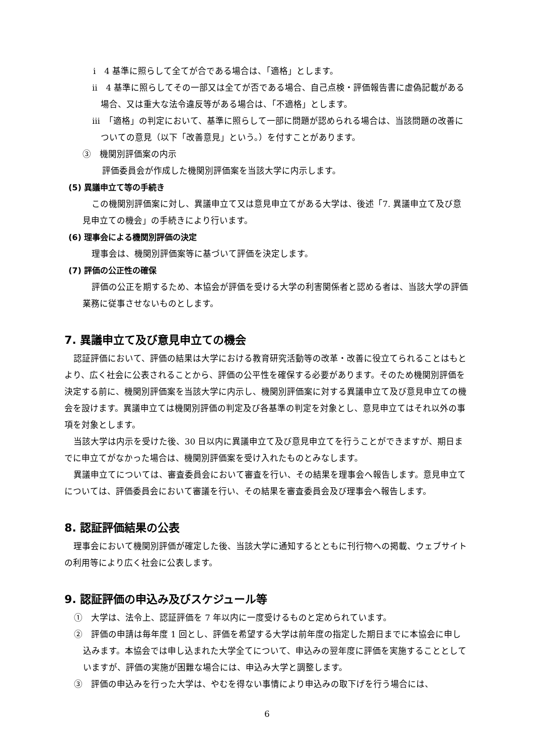ⅰ　4 基準に照らして全てが合である場合は、「適格」とします。
ⅱ　4 基準に照らしてその一部又は全てが否である場合、自己点検・評価報告書に虚偽記載がある場合、又は重大な法令違反等がある場合は、「不適格」とします。
ⅲ　「適格」の判定において、基準に照らして一部に問題が認められる場合は、当該問題の改善についての意見（以下「改善意見」という。）を付すことがあります。
③　機関別評価案の内示
評価委員会が作成した機関別評価案を当該大学に内示します。
(5) 異議申立て等の手続き
この機関別評価案に対し、異議申立て又は意見申立てがある大学は、後述「7. 異議申立て及び意見申立ての機会」の手続きにより行います。
(6) 理事会による機関別評価の決定
理事会は、機関別評価案等に基づいて評価を決定します。
(7) 評価の公正性の確保
評価の公正を期するため、本協会が評価を受ける大学の利害関係者と認める者は、当該大学の評価業務に従事させないものとします。
7. 異議申立て及び意見申立ての機会
認証評価において、評価の結果は大学における教育研究活動等の改革・改善に役立てられることはもとより、広く社会に公表されることから、評価の公平性を確保する必要があります。そのため機関別評価を決定する前に、機関別評価案を当該大学に内示し、機関別評価案に対する異議申立て及び意見申立ての機会を設けます。異議申立ては機関別評価の判定及び各基準の判定を対象とし、意見申立てはそれ以外の事項を対象とします。
当該大学は内示を受けた後、30 日以内に異議申立て及び意見申立てを行うことができますが、期日までに申立てがなかった場合は、機関別評価案を受け入れたものとみなします。
異議申立てについては、審査委員会において審査を行い、その結果を理事会へ報告します。意見申立てについては、評価委員会において審議を行い、その結果を審査委員会及び理事会へ報告します。
8. 認証評価結果の公表
理事会において機関別評価が確定した後、当該大学に通知するとともに刊行物への掲載、ウェブサイトの利用等により広く社会に公表します。
9. 認証評価の申込み及びスケジュール等
①　大学は、法令上、認証評価を 7 年以内に一度受けるものと定められています。
②　評価の申請は毎年度 1 回とし、評価を希望する大学は前年度の指定した期日までに本協会に申し込みます。本協会では申し込まれた大学全てについて、申込みの翌年度に評価を実施することとしていますが、評価の実施が困難な場合には、申込み大学と調整します。
③　評価の申込みを行った大学は、やむを得ない事情により申込みの取下げを行う場合には、
6